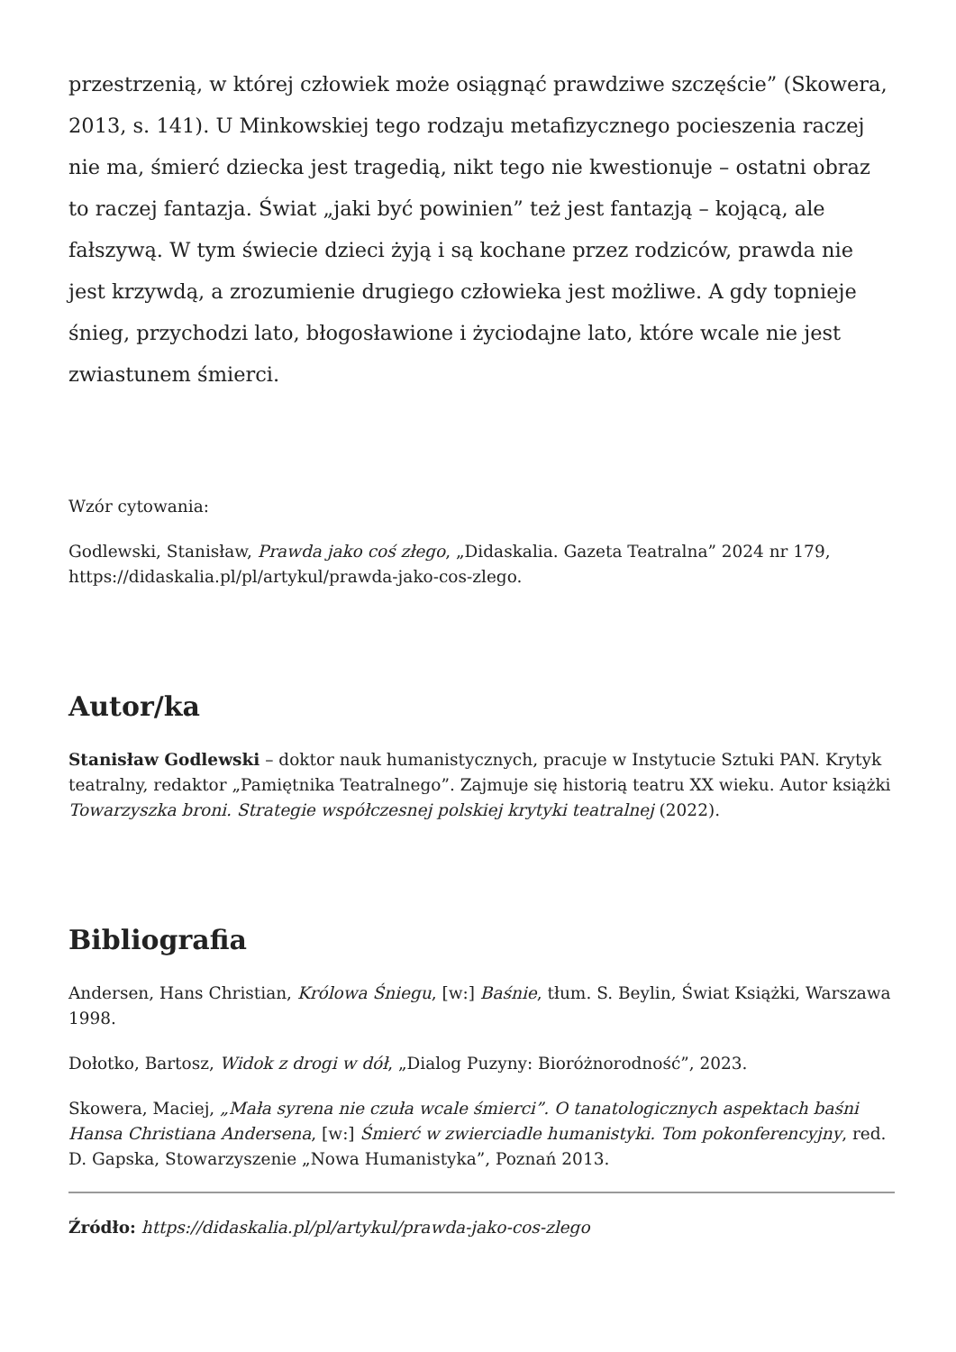przestrzenią, w której człowiek może osiągnąć prawdziwe szczęście” (Skowera, 2013, s. 141). U Minkowskiej tego rodzaju metafizycznego pocieszenia raczej nie ma, śmierć dziecka jest tragedią, nikt tego nie kwestionuje – ostatni obraz to raczej fantazja. Świat „jaki być powinien” też jest fantazją – kojącą, ale fałszywą. W tym świecie dzieci żyją i są kochane przez rodziców, prawda nie jest krzywdą, a zrozumienie drugiego człowieka jest możliwe. A gdy topnieje śnieg, przychodzi lato, błogosławione i życiodajne lato, które wcale nie jest zwiastunem śmierci.
Wzór cytowania:
Godlewski, Stanisław, Prawda jako coś złego, „Didaskalia. Gazeta Teatralna” 2024 nr 179, https://didaskalia.pl/pl/artykul/prawda-jako-cos-zlego.
Autor/ka
Stanisław Godlewski – doktor nauk humanistycznych, pracuje w Instytucie Sztuki PAN. Krytyk teatralny, redaktor „Pamiętnika Teatralnego”. Zajmuje się historią teatru XX wieku. Autor książki Towarzyszka broni. Strategie współczesnej polskiej krytyki teatralnej (2022).
Bibliografia
Andersen, Hans Christian, Królowa Śniegu, [w:] Baśnie, tłum. S. Beylin, Świat Książki, Warszawa 1998.
Dołotko, Bartosz, Widok z drogi w dół, „Dialog Puzyny: Bioróżnorodność”, 2023.
Skowera, Maciej, „Mała syrena nie czuła wcale śmierci”. O tanatologicznych aspektach baśni Hansa Christiana Andersena, [w:] Śmierć w zwierciadle humanistyki. Tom pokonferencyjny, red. D. Gapska, Stowarzyszenie „Nowa Humanistyka”, Poznań 2013.
Źródło: https://didaskalia.pl/pl/artykul/prawda-jako-cos-zlego